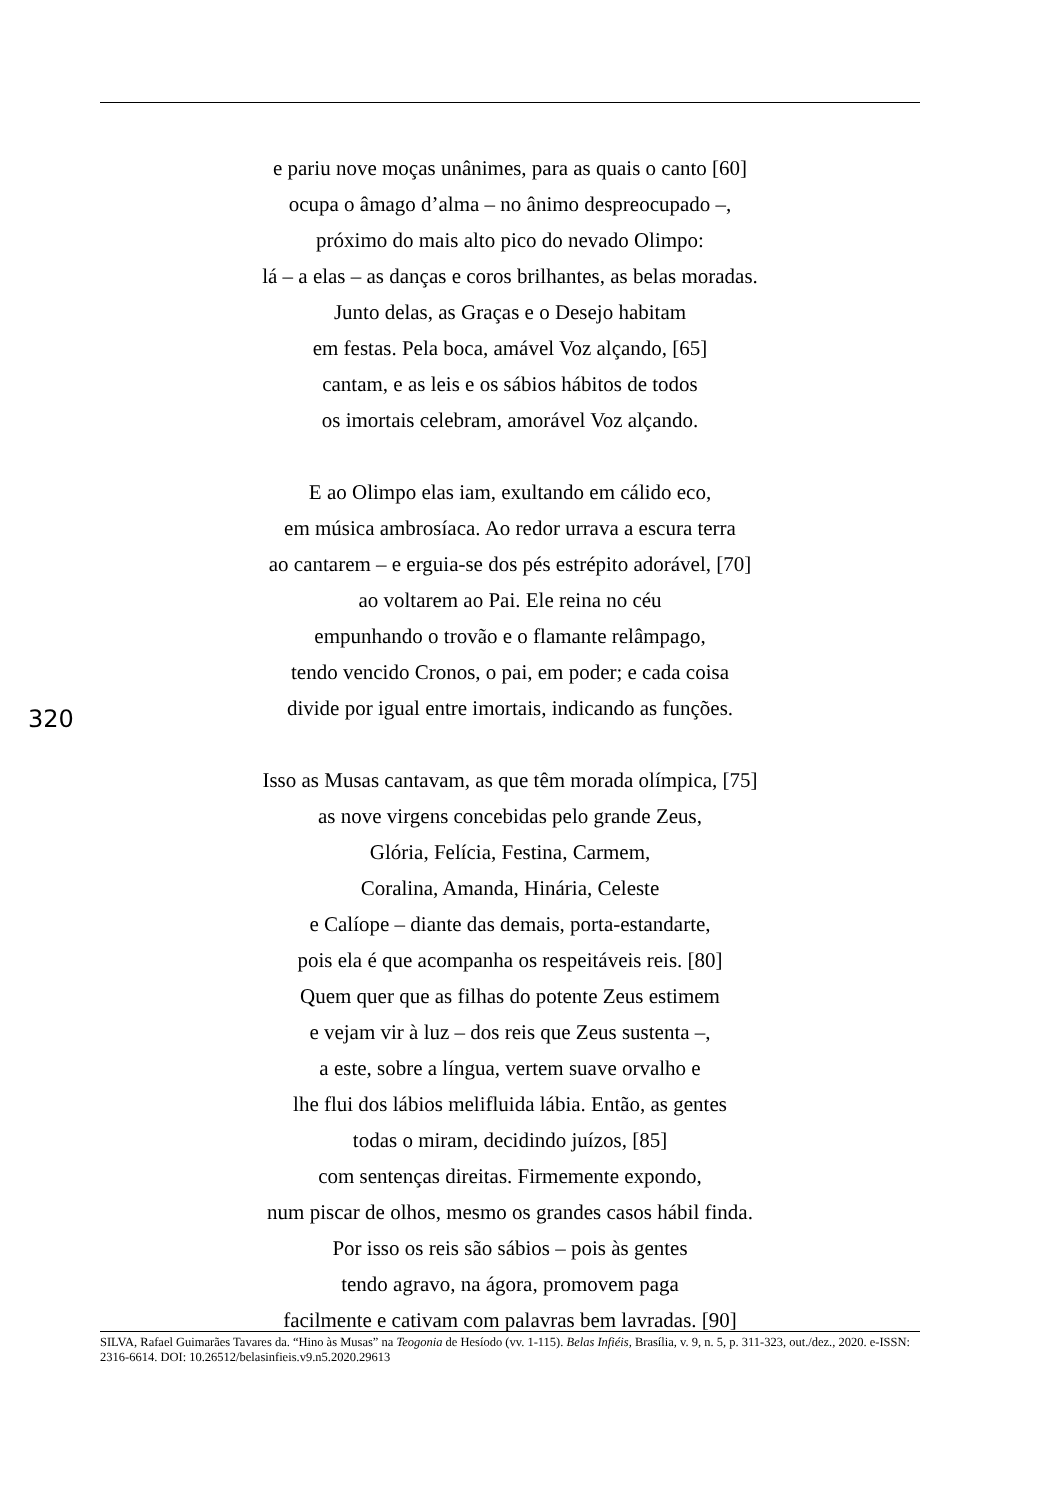e pariu nove moças unânimes, para as quais o canto [60]
ocupa o âmago d’alma – no ânimo despreocupado –,
próximo do mais alto pico do nevado Olimpo:
lá – a elas – as danças e coros brilhantes, as belas moradas.
Junto delas, as Graças e o Desejo habitam
em festas. Pela boca, amável Voz alçando, [65]
cantam, e as leis e os sábios hábitos de todos
os imortais celebram, amorável Voz alçando.
E ao Olimpo elas iam, exultando em cálido eco,
em música ambrosíaca. Ao redor urrava a escura terra
ao cantarem – e erguia-se dos pés estrépito adorável, [70]
ao voltarem ao Pai. Ele reina no céu
empunhando o trovão e o flamante relâmpago,
tendo vencido Cronos, o pai, em poder; e cada coisa
divide por igual entre imortais, indicando as funções.
Isso as Musas cantavam, as que têm morada olímpica, [75]
as nove virgens concebidas pelo grande Zeus,
Glória, Felícia, Festina, Carmem,
Coralina, Amanda, Hinária, Celeste
e Calíope – diante das demais, porta-estandarte,
pois ela é que acompanha os respeitáveis reis. [80]
Quem quer que as filhas do potente Zeus estimem
e vejam vir à luz – dos reis que Zeus sustenta –,
a este, sobre a língua, vertem suave orvalho e
lhe flui dos lábios melifluida lábia. Então, as gentes
todas o miram, decidindo juízos, [85]
com sentenças direitas. Firmemente expondo,
num piscar de olhos, mesmo os grandes casos hábil finda.
Por isso os reis são sábios – pois às gentes
tendo agravo, na ágora, promovem paga
facilmente e cativam com palavras bem lavradas. [90]
320
SILVA, Rafael Guimarães Tavares da. “Hino às Musas” na Teogonia de Hesíodo (vv. 1-115). Belas Infiéis, Brasília, v. 9, n. 5, p. 311-323, out./dez., 2020. e-ISSN: 2316-6614. DOI: 10.26512/belasinfieis.v9.n5.2020.29613